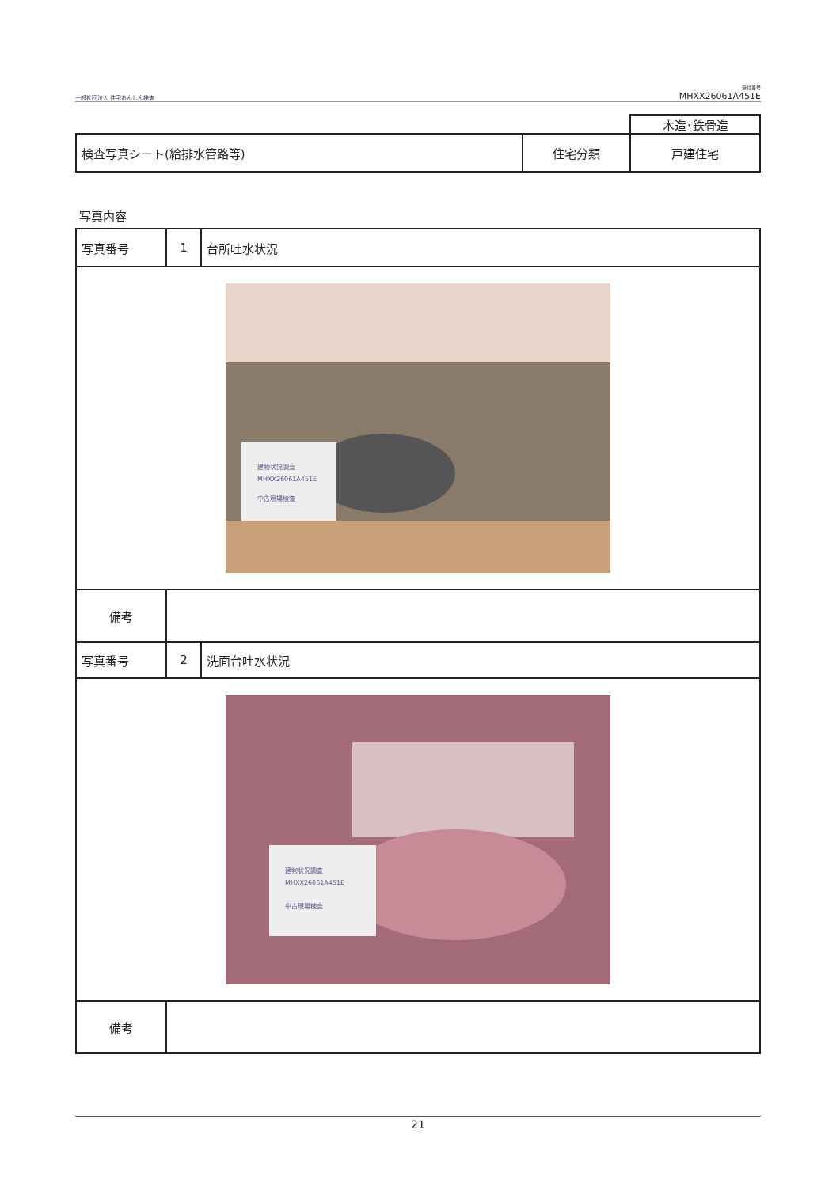一般社団法人 住宅あんしん検査
受付番号
MHXX26061A451E
| | | 木造･鉄骨造 |
| 検査写真シート(給排水管路等) | 住宅分類 | 戸建住宅 |
写真内容
| 写真番号 | 1 | 台所吐水状況 |
| 建物状況調査 MHXX26061A451E 中古現場検査 | | |
| 備考 | | |
| 写真番号 | 2 | 洗面台吐水状況 |
| 建物状況調査 MHXX26061A451E 中古現場検査 | | |
| 備考 | | |
21